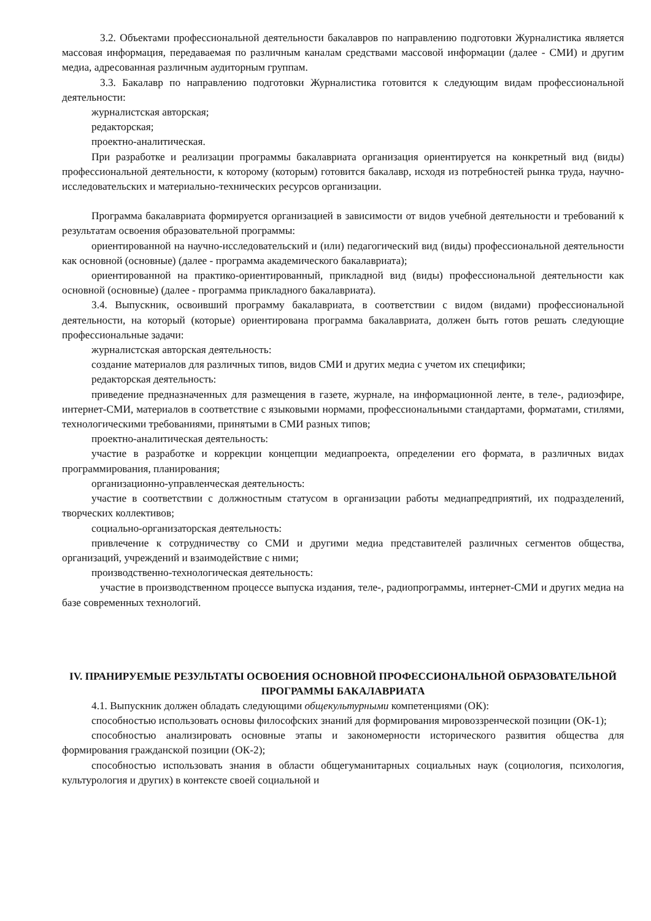3.2. Объектами профессиональной деятельности бакалавров по направлению подготовки Журналистика является массовая информация, передаваемая по различным каналам средствами массовой информации (далее - СМИ) и другим медиа, адресованная различным аудиторным группам.
3.3. Бакалавр по направлению подготовки Журналистика готовится к следующим видам профессиональной деятельности:
журналистская авторская;
редакторская;
проектно-аналитическая.
При разработке и реализации программы бакалавриата организация ориентируется на конкретный вид (виды) профессиональной деятельности, к которому (которым) готовится бакалавр, исходя из потребностей рынка труда, научно-исследовательских и материально-технических ресурсов организации.
Программа бакалавриата формируется организацией в зависимости от видов учебной деятельности и требований к результатам освоения образовательной программы:
ориентированной на научно-исследовательский и (или) педагогический вид (виды) профессиональной деятельности как основной (основные) (далее - программа академического бакалавриата);
ориентированной на практико-ориентированный, прикладной вид (виды) профессиональной деятельности как основной (основные) (далее - программа прикладного бакалавриата).
3.4. Выпускник, освоивший программу бакалавриата, в соответствии с видом (видами) профессиональной деятельности, на который (которые) ориентирована программа бакалавриата, должен быть готов решать следующие профессиональные задачи:
журналистская авторская деятельность:
создание материалов для различных типов, видов СМИ и других медиа с учетом их специфики;
редакторская деятельность:
приведение предназначенных для размещения в газете, журнале, на информационной ленте, в теле-, радиоэфире, интернет-СМИ, материалов в соответствие с языковыми нормами, профессиональными стандартами, форматами, стилями, технологическими требованиями, принятыми в СМИ разных типов;
проектно-аналитическая деятельность:
участие в разработке и коррекции концепции медиапроекта, определении его формата, в различных видах программирования, планирования;
организационно-управленческая деятельность:
участие в соответствии с должностным статусом в организации работы медиапредприятий, их подразделений, творческих коллективов;
социально-организаторская деятельность:
привлечение к сотрудничеству со СМИ и другими медиа представителей различных сегментов общества, организаций, учреждений и взаимодействие с ними;
производственно-технологическая деятельность:
участие в производственном процессе выпуска издания, теле-, радиопрограммы, интернет-СМИ и других медиа на базе современных технологий.
IV. ПРАНИРУЕМЫЕ РЕЗУЛЬТАТЫ ОСВОЕНИЯ ОСНОВНОЙ ПРОФЕССИОНАЛЬНОЙ ОБРАЗОВАТЕЛЬНОЙ ПРОГРАММЫ БАКАЛАВРИАТА
4.1. Выпускник должен обладать следующими общекультурными компетенциями (ОК):
способностью использовать основы философских знаний для формирования мировоззренческой позиции (ОК-1);
способностью анализировать основные этапы и закономерности исторического развития общества для формирования гражданской позиции (ОК-2);
способностью использовать знания в области общегуманитарных социальных наук (социология, психология, культурология и других) в контексте своей социальной и